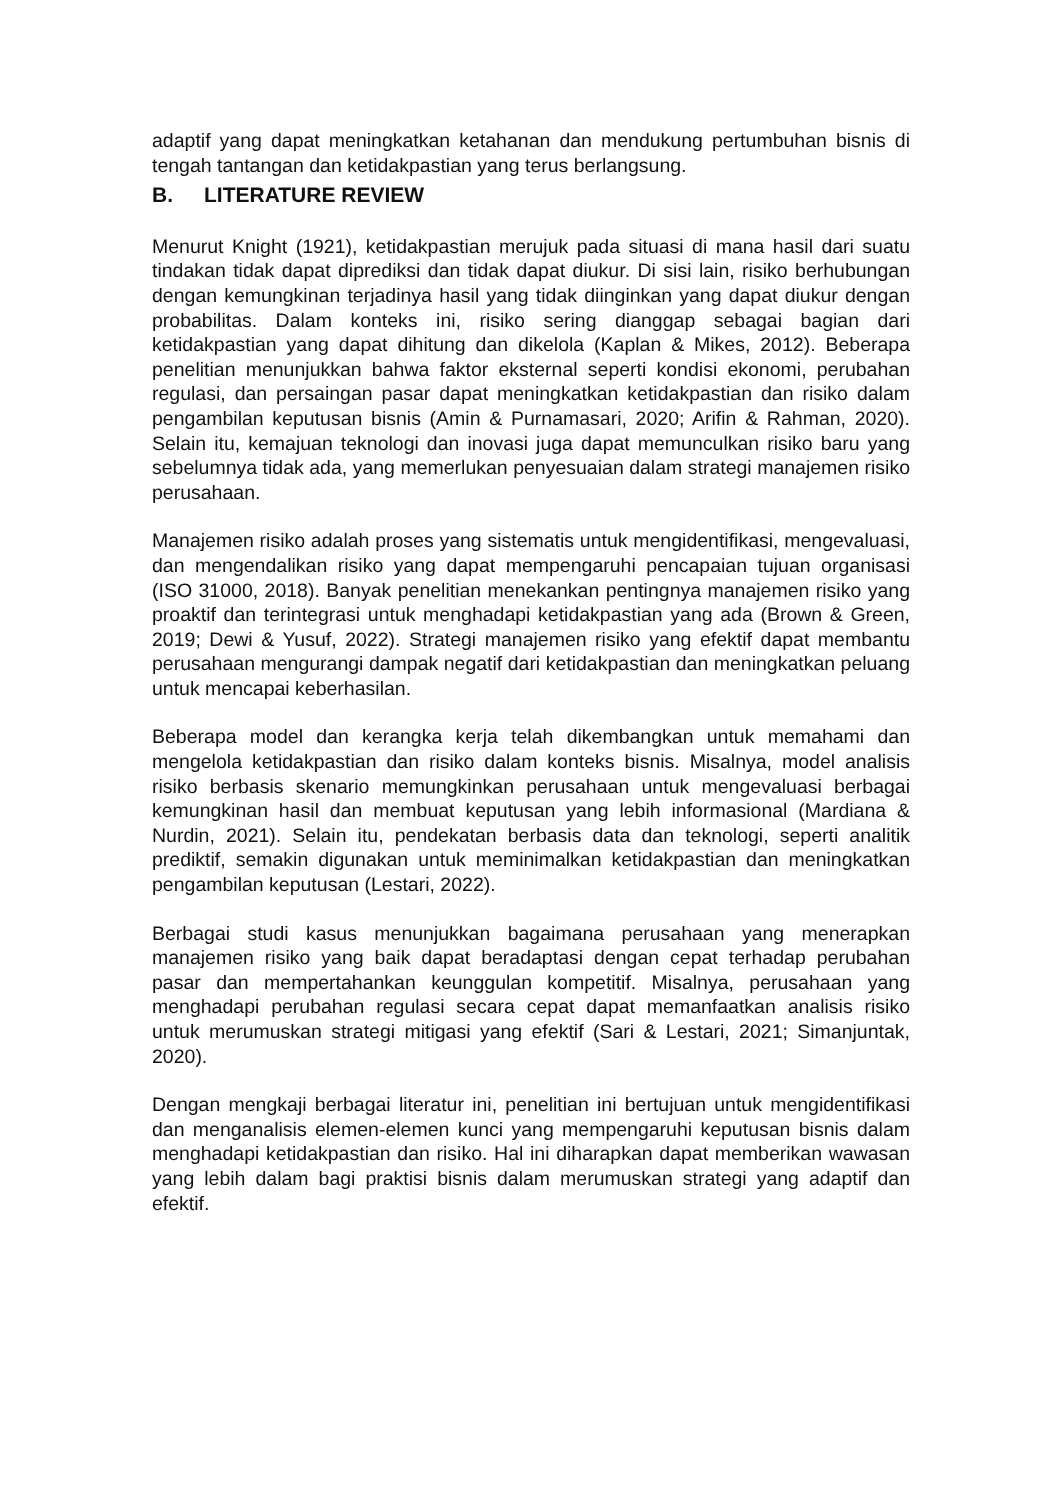adaptif yang dapat meningkatkan ketahanan dan mendukung pertumbuhan bisnis di tengah tantangan dan ketidakpastian yang terus berlangsung.
B. LITERATURE REVIEW
Menurut Knight (1921), ketidakpastian merujuk pada situasi di mana hasil dari suatu tindakan tidak dapat diprediksi dan tidak dapat diukur. Di sisi lain, risiko berhubungan dengan kemungkinan terjadinya hasil yang tidak diinginkan yang dapat diukur dengan probabilitas. Dalam konteks ini, risiko sering dianggap sebagai bagian dari ketidakpastian yang dapat dihitung dan dikelola (Kaplan & Mikes, 2012). Beberapa penelitian menunjukkan bahwa faktor eksternal seperti kondisi ekonomi, perubahan regulasi, dan persaingan pasar dapat meningkatkan ketidakpastian dan risiko dalam pengambilan keputusan bisnis (Amin & Purnamasari, 2020; Arifin & Rahman, 2020). Selain itu, kemajuan teknologi dan inovasi juga dapat memunculkan risiko baru yang sebelumnya tidak ada, yang memerlukan penyesuaian dalam strategi manajemen risiko perusahaan.
Manajemen risiko adalah proses yang sistematis untuk mengidentifikasi, mengevaluasi, dan mengendalikan risiko yang dapat mempengaruhi pencapaian tujuan organisasi (ISO 31000, 2018). Banyak penelitian menekankan pentingnya manajemen risiko yang proaktif dan terintegrasi untuk menghadapi ketidakpastian yang ada (Brown & Green, 2019; Dewi & Yusuf, 2022). Strategi manajemen risiko yang efektif dapat membantu perusahaan mengurangi dampak negatif dari ketidakpastian dan meningkatkan peluang untuk mencapai keberhasilan.
Beberapa model dan kerangka kerja telah dikembangkan untuk memahami dan mengelola ketidakpastian dan risiko dalam konteks bisnis. Misalnya, model analisis risiko berbasis skenario memungkinkan perusahaan untuk mengevaluasi berbagai kemungkinan hasil dan membuat keputusan yang lebih informasional (Mardiana & Nurdin, 2021). Selain itu, pendekatan berbasis data dan teknologi, seperti analitik prediktif, semakin digunakan untuk meminimalkan ketidakpastian dan meningkatkan pengambilan keputusan (Lestari, 2022).
Berbagai studi kasus menunjukkan bagaimana perusahaan yang menerapkan manajemen risiko yang baik dapat beradaptasi dengan cepat terhadap perubahan pasar dan mempertahankan keunggulan kompetitif. Misalnya, perusahaan yang menghadapi perubahan regulasi secara cepat dapat memanfaatkan analisis risiko untuk merumuskan strategi mitigasi yang efektif (Sari & Lestari, 2021; Simanjuntak, 2020).
Dengan mengkaji berbagai literatur ini, penelitian ini bertujuan untuk mengidentifikasi dan menganalisis elemen-elemen kunci yang mempengaruhi keputusan bisnis dalam menghadapi ketidakpastian dan risiko. Hal ini diharapkan dapat memberikan wawasan yang lebih dalam bagi praktisi bisnis dalam merumuskan strategi yang adaptif dan efektif.